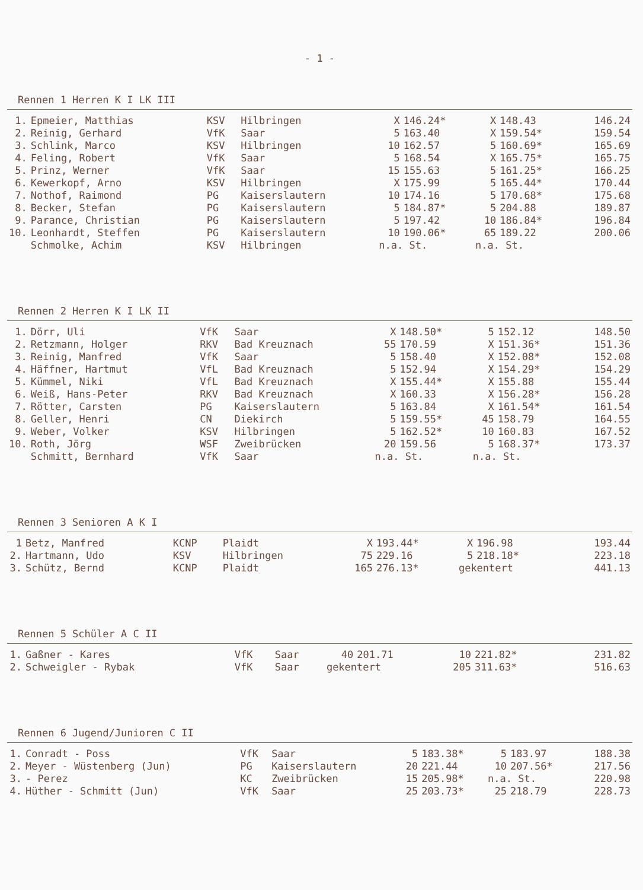- 1 -
Rennen 1 Herren K I LK III
| 1. | Epmeier, Matthias | KSV | Hilbringen | X | 146.24* | X | 148.43 | 146.24 |
| 2. | Reinig, Gerhard | VfK | Saar | 5 | 163.40 | X | 159.54* | 159.54 |
| 3. | Schlink, Marco | KSV | Hilbringen | 10 | 162.57 | 5 | 160.69* | 165.69 |
| 4. | Feling, Robert | VfK | Saar | 5 | 168.54 | X | 165.75* | 165.75 |
| 5. | Prinz, Werner | VfK | Saar | 15 | 155.63 | 5 | 161.25* | 166.25 |
| 6. | Kewerkopf, Arno | KSV | Hilbringen | X | 175.99 | 5 | 165.44* | 170.44 |
| 7. | Nothof, Raimond | PG | Kaiserslautern | 10 | 174.16 | 5 | 170.68* | 175.68 |
| 8. | Becker, Stefan | PG | Kaiserslautern | 5 | 184.87* | 5 | 204.88 | 189.87 |
| 9. | Parance, Christian | PG | Kaiserslautern | 5 | 197.42 | 10 | 186.84* | 196.84 |
| 10. | Leonhardt, Steffen | PG | Kaiserslautern | 10 | 190.06* | 65 | 189.22 | 200.06 |
| | Schmolke, Achim | KSV | Hilbringen | n.a. St. | | n.a. St. | | |
Rennen 2 Herren K I LK II
| 1. | Dörr, Uli | VfK | Saar | X | 148.50* | 5 | 152.12 | 148.50 |
| 2. | Retzmann, Holger | RKV | Bad Kreuznach | 55 | 170.59 | X | 151.36* | 151.36 |
| 3. | Reinig, Manfred | VfK | Saar | 5 | 158.40 | X | 152.08* | 152.08 |
| 4. | Häffner, Hartmut | VfL | Bad Kreuznach | 5 | 152.94 | X | 154.29* | 154.29 |
| 5. | Kümmel, Niki | VfL | Bad Kreuznach | X | 155.44* | X | 155.88 | 155.44 |
| 6. | Weiß, Hans-Peter | RKV | Bad Kreuznach | X | 160.33 | X | 156.28* | 156.28 |
| 7. | Rötter, Carsten | PG | Kaiserslautern | 5 | 163.84 | X | 161.54* | 161.54 |
| 8. | Geller, Henri | CN | Diekirch | 5 | 159.55* | 45 | 158.79 | 164.55 |
| 9. | Weber, Volker | KSV | Hilbringen | 5 | 162.52* | 10 | 160.83 | 167.52 |
| 10. | Roth, Jörg | WSF | Zweibrücken | 20 | 159.56 | 5 | 168.37* | 173.37 |
| | Schmitt, Bernhard | VfK | Saar | n.a. St. | | n.a. St. | | |
Rennen 3 Senioren A K I
| 1 | Betz, Manfred | KCNP | Plaidt | X | 193.44* | X | 196.98 | 193.44 |
| 2. | Hartmann, Udo | KSV | Hilbringen | 75 | 229.16 | 5 | 218.18* | 223.18 |
| 3. | Schütz, Bernd | KCNP | Plaidt | 165 | 276.13* | gekentert | | 441.13 |
Rennen 5 Schüler A C II
| 1. | Gaßner - Kares | VfK | Saar | 40 | 201.71 | 10 | 221.82* | 231.82 |
| 2. | Schweigler - Rybak | VfK | Saar | gekentert | | 205 | 311.63* | 516.63 |
Rennen 6 Jugend/Junioren C II
| 1. | Conradt - Poss | VfK | Saar | 5 | 183.38* | 5 | 183.97 | 188.38 |
| 2. | Meyer - Wüstenberg (Jun) | PG | Kaiserslautern | 20 | 221.44 | 10 | 207.56* | 217.56 |
| 3. | - Perez | KC | Zweibrücken | 15 | 205.98* | n.a. St. | | 220.98 |
| 4. | Hüther - Schmitt (Jun) | VfK | Saar | 25 | 203.73* | 25 | 218.79 | 228.73 |